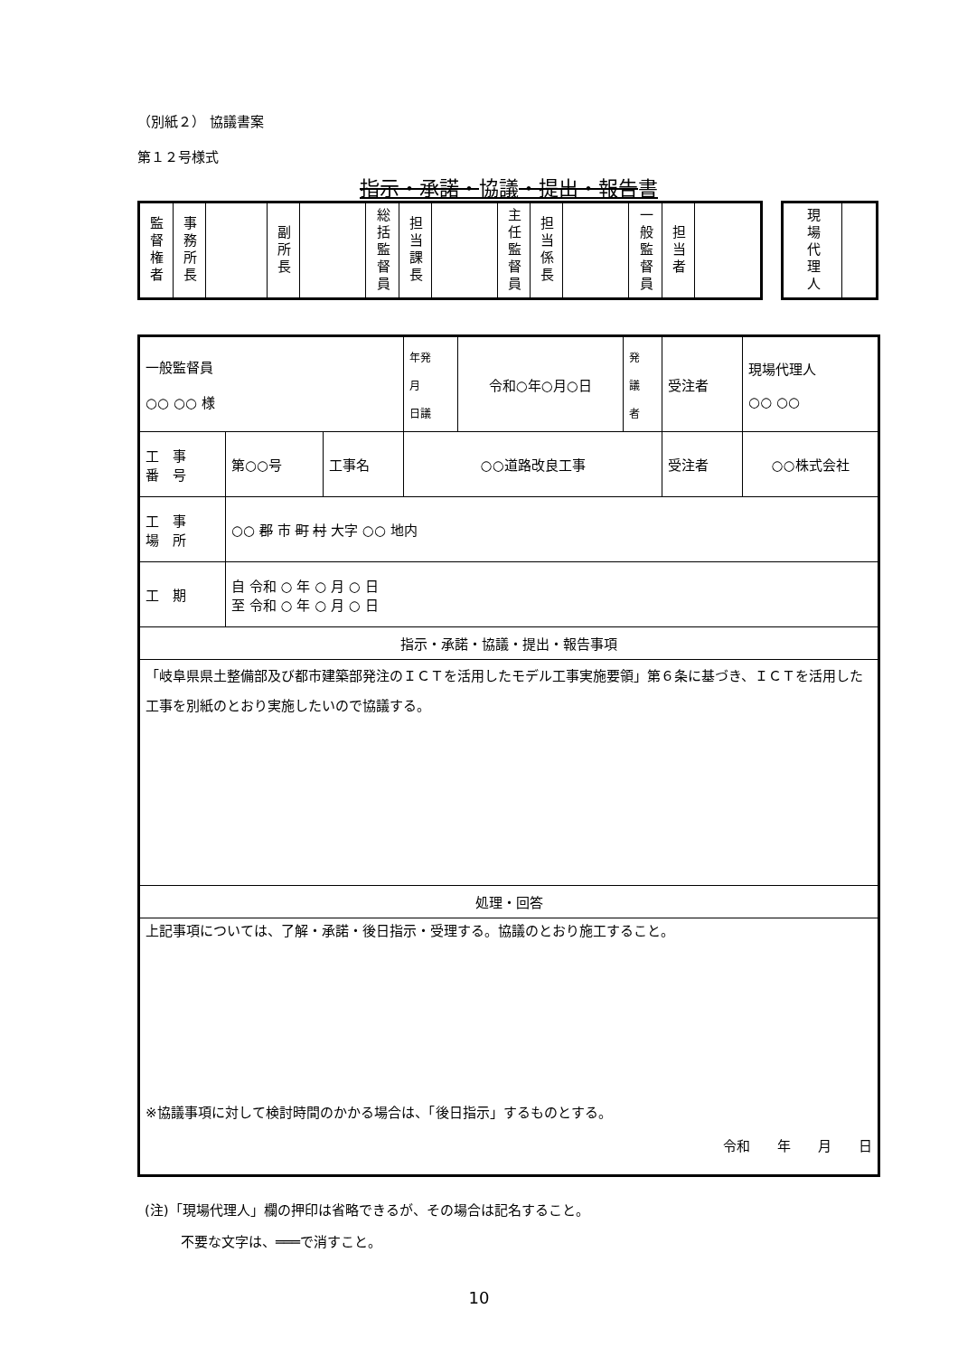（別紙２） 協議書案
第１２号様式
指示・承諾・協議・提出・報告書
| 監督権者 | 事務所長 | | 副所長 | | 総括監督員 | 担当課長 | | 主任監督員 | 担当係長 | | 一般監督員 | 担当者 | |
| 現場代理人 | |
| 一般監督員 ○○ ○○ 様 | | | 年発 月 日議 | 令和○年○月○日 | 発 議 者 | 受注者 | 現場代理人 ○○ ○○ |
| 工 事 番 号 | 第○○号 | 工事名 | ○○道路改良工事 | | | 受注者 | ○○株式会社 |
| 工 事 場 所 | ○○ 郡 市 町 村 大字 ○○ 地内 | | | | | | |
| 工 期 | 自 令和 ○ 年 ○ 月 ○ 日 至 令和 ○ 年 ○ 月 ○ 日 | | | | | | |
| 指示・承諾・協議・提出・報告事項 | | | | | | | |
| 「岐阜県県土整備部及び都市建築部発注のＩＣＴを活用したモデル工事実施要領」第６条に基づき、ＩＣＴを活用した工事を別紙のとおり実施したいので協議する。 | | | | | | | |
| 処理・回答 | | | | | | | |
| 上記事項については、了解・承諾・後日指示・受理する。協議のとおり施工すること。 ※協議事項に対して検討時間のかかる場合は、「後日指示」するものとする。 令和 年 月 日 | | | | | | | |
(注)「現場代理人」欄の押印は省略できるが、その場合は記名すること。
不要な文字は、═══で消すこと。
10